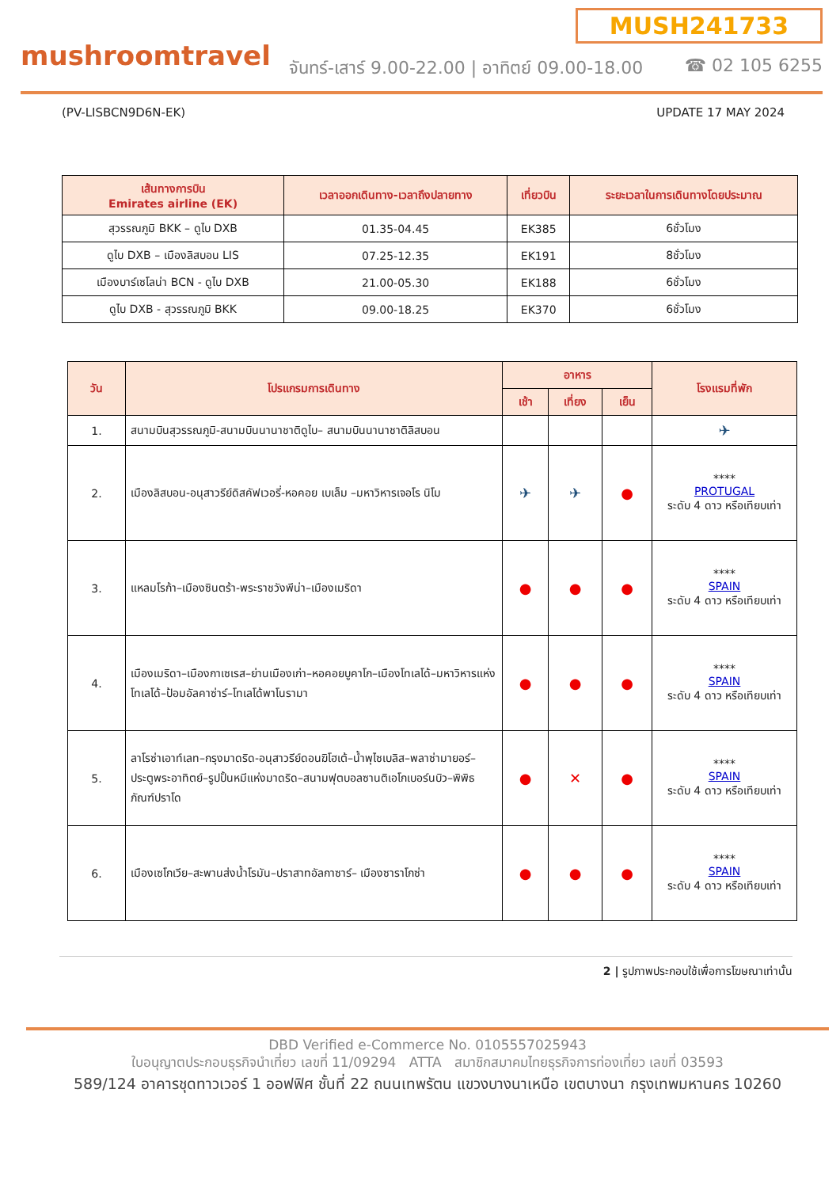MUSH241733
mushroomtravel
จันทร์-เสาร์ 9.00-22.00 | อาทิตย์ 09.00-18.00
☎ 02 105 6255
(PV-LISBCN9D6N-EK) UPDATE 17 MAY 2024
| เส้นทางการบิน Emirates airline (EK) | เวลาออกเดินทาง-เวลาถึงปลายทาง | เที่ยวบิน | ระยะเวลาในการเดินทางโดยประมาณ |
| --- | --- | --- | --- |
| สุวรรณภูมิ BKK – ดูไบ DXB | 01.35-04.45 | EK385 | 6ชั่วโมง |
| ดูไบ DXB – เมืองลิสบอน LIS | 07.25-12.35 | EK191 | 8ชั่วโมง |
| เมืองบาร์เซโลน่า BCN - ดูไบ DXB | 21.00-05.30 | EK188 | 6ชั่วโมง |
| ดูไบ DXB - สุวรรณภูมิ BKK | 09.00-18.25 | EK370 | 6ชั่วโมง |
| วัน | โปรแกรมการเดินทาง | อาหาร | | | โรงแรมที่พัก |
| --- | --- | --- | --- | --- | --- |
| | | เช้า | เที่ยง | เย็น | |
| 1. | สนามบินสุวรรณภูมิ-สนามบินนานาชาติดูไบ– สนามบินนานาชาติลิสบอน | | | | ✈ |
| 2. | เมืองลิสบอน-อนุสาวรีย์ดิสคัฟเวอรี่-หอคอย เบเล็ม –มหาวิหารเจอโร นิโม | ✈ | ✈ | ● | **** PROTUGAL ระดับ 4 ดาว หรือเทียบเท่า |
| 3. | แหลมโรก้า–เมืองซินตร้า-พระราชวังพีน่า–เมืองเมริดา | ● | ● | ● | **** SPAIN ระดับ 4 ดาว หรือเทียบเท่า |
| 4. | เมืองเมริดา–เมืองกาเซเรส–ย่านเมืองเก่า–หอคอยบูคาโก–เมืองโทเลโด้–มหาวิหารแห่งโทเลโด้–ป้อมอัลคาซ่าร์–โทเลโด้พาโนรามา | ● | ● | ● | **** SPAIN ระดับ 4 ดาว หรือเทียบเท่า |
| 5. | ลาโรซ่าเอาท์เลท–กรุงมาดริด-อนุสาวรีย์ดอนฆิโฮเต้–น้ำพุไซเบลิส–พลาซ่ามายอร์–ประตูพระอาทิตย์–รูปปั้นหมีแห่งมาดริด–สนามฟุตบอลซานติเอโกเบอร์นบิว–พิพิธภัณฑ์ปราโด | ● | ✕ | ● | **** SPAIN ระดับ 4 ดาว หรือเทียบเท่า |
| 6. | เมืองเซโกเวีย–สะพานส่งน้ำโรมัน–ปราสาทอัลกาซาร์– เมืองซาราโกซ่า | ● | ● | ● | **** SPAIN ระดับ 4 ดาว หรือเทียบเท่า |
2 | รูปภาพประกอบใช้เพื่อการโฆษณาเท่านั้น
DBD Verified e-Commerce No. 0105557025943
ใบอนุญาตประกอบธุรกิจนำเที่ยว เลขที่ 11/09294 ATTA สมาชิกสมาคมไทยธุรกิจการท่องเที่ยว เลขที่ 03593
589/124 อาคารชุดทาวเวอร์ 1 ออฟฟิศ ชั้นที่ 22 ถนนเทพรัตน แขวงบางนาเหนือ เขตบางนา กรุงเทพมหานคร 10260